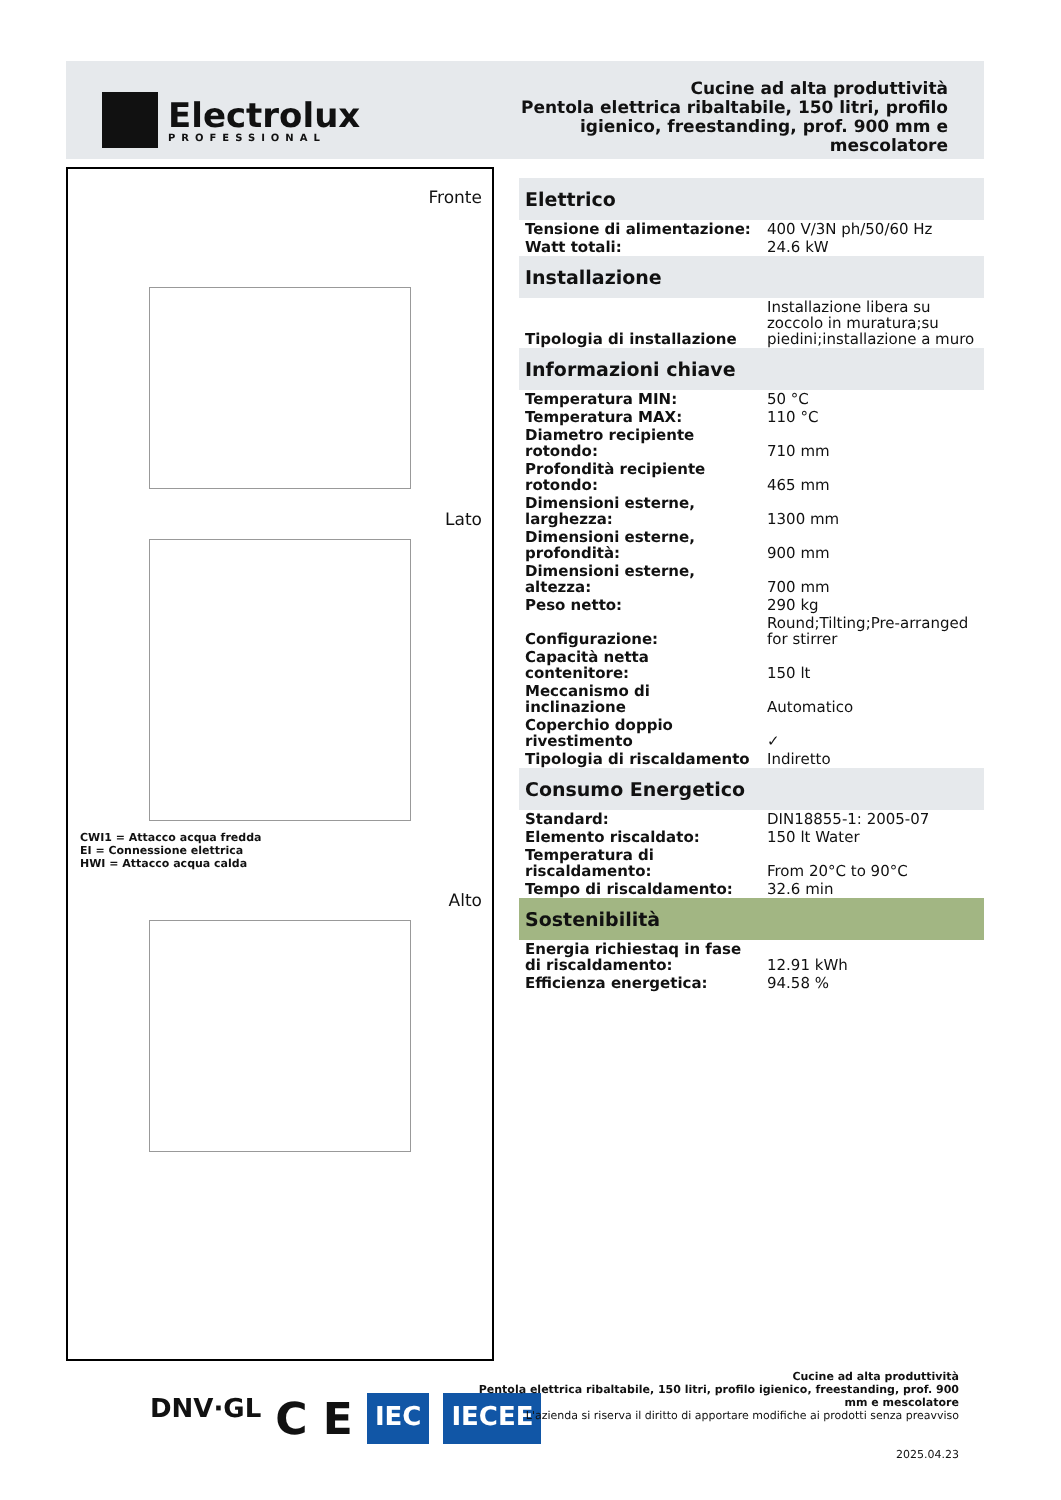Electrolux
PROFESSIONAL
Cucine ad alta produttività
Pentola elettrica ribaltabile, 150 litri, profilo
igienico, freestanding, prof. 900 mm e
mescolatore
Fronte
Lato
CWI1 = Attacco acqua fredda
EI = Connessione elettrica
HWI = Attacco acqua calda
Alto
| Elettrico | |
| --- | --- |
| Tensione di alimentazione: | 400 V/3N ph/50/60 Hz |
| Watt totali: | 24.6 kW |
| Installazione | |
| Tipologia di installazione | Installazione libera su zoccolo in muratura;su piedini;installazione a muro |
| Informazioni chiave | |
| Temperatura MIN: | 50 °C |
| Temperatura MAX: | 110 °C |
| Diametro recipiente rotondo: | 710 mm |
| Profondità recipiente rotondo: | 465 mm |
| Dimensioni esterne, larghezza: | 1300 mm |
| Dimensioni esterne, profondità: | 900 mm |
| Dimensioni esterne, altezza: | 700 mm |
| Peso netto: | 290 kg |
| Configurazione: | Round;Tilting;Pre-arranged for stirrer |
| Capacità netta contenitore: | 150 lt |
| Meccanismo di inclinazione | Automatico |
| Coperchio doppio rivestimento | ✓ |
| Tipologia di riscaldamento | Indiretto |
| Consumo Energetico | |
| Standard: | DIN18855-1: 2005-07 |
| Elemento riscaldato: | 150 lt Water |
| Temperatura di riscaldamento: | From 20°C to 90°C |
| Tempo di riscaldamento: | 32.6 min |
| Sostenibilità | |
| Energia richiestaq in fase di riscaldamento: | 12.91 kWh |
| Efficienza energetica: | 94.58 % |
DNV·GL
C E
IEC IECEE
Cucine ad alta produttività
Pentola elettrica ribaltabile, 150 litri, profilo igienico, freestanding, prof. 900 mm e mescolatore
L'azienda si riserva il diritto di apportare modifiche ai prodotti senza preavviso
2025.04.23